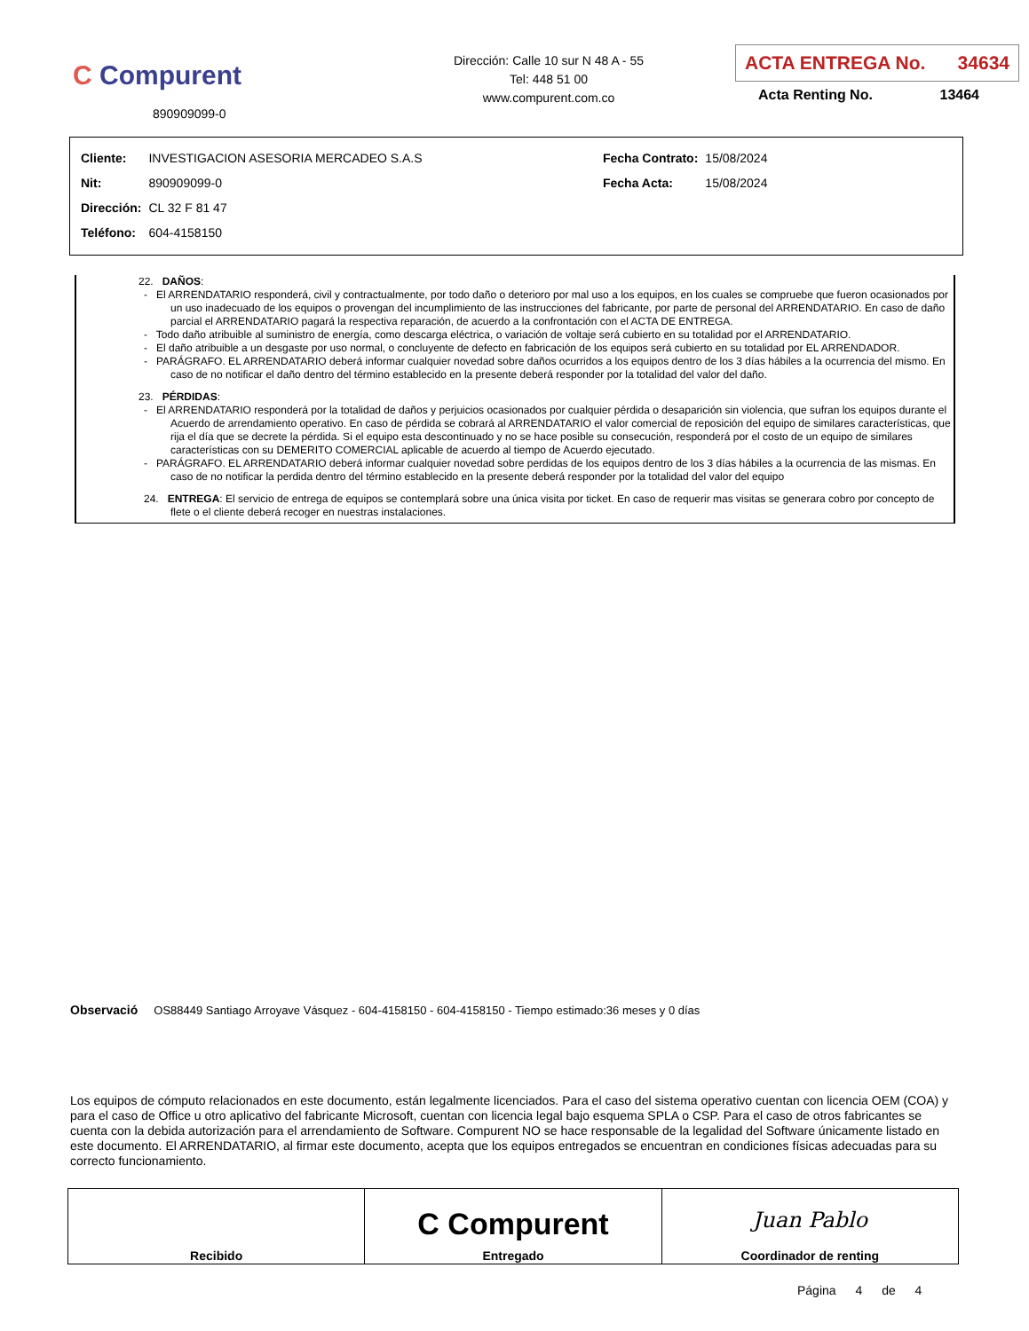C Compurent
890909099-0
Dirección: Calle 10 sur N 48 A - 55
Tel: 448 51 00
www.compurent.com.co
ACTA ENTREGA No. 34634
Acta Renting No. 13464
| Cliente: | INVESTIGACION ASESORIA MERCADEO S.A.S |
| Nit: | 890909099-0 |
| Dirección: | CL 32 F 81 47 |
| Teléfono: | 604-4158150 |
| Fecha Contrato: | 15/08/2024 |
| Fecha Acta: | 15/08/2024 |
22. DAÑOS:
- El ARRENDATARIO responderá, civil y contractualmente, por todo daño o deterioro por mal uso a los equipos, en los cuales se compruebe que fueron ocasionados por un uso inadecuado de los equipos o provengan del incumplimiento de las instrucciones del fabricante, por parte de personal del ARRENDATARIO. En caso de daño parcial el ARRENDATARIO pagará la respectiva reparación, de acuerdo a la confrontación con el ACTA DE ENTREGA.
- Todo daño atribuible al suministro de energía, como descarga eléctrica, o variación de voltaje será cubierto en su totalidad por el ARRENDATARIO.
- El daño atribuible a un desgaste por uso normal, o concluyente de defecto en fabricación de los equipos será cubierto en su totalidad por EL ARRENDADOR.
- PARÁGRAFO. EL ARRENDATARIO deberá informar cualquier novedad sobre daños ocurridos a los equipos dentro de los 3 días hábiles a la ocurrencia del mismo. En caso de no notificar el daño dentro del término establecido en la presente deberá responder por la totalidad del valor del daño.
23. PÉRDIDAS:
- El ARRENDATARIO responderá por la totalidad de daños y perjuicios ocasionados por cualquier pérdida o desaparición sin violencia, que sufran los equipos durante el Acuerdo de arrendamiento operativo. En caso de pérdida se cobrará al ARRENDATARIO el valor comercial de reposición del equipo de similares características, que rija el día que se decrete la pérdida. Si el equipo esta descontinuado y no se hace posible su consecución, responderá por el costo de un equipo de similares características con su DEMERITO COMERCIAL aplicable de acuerdo al tiempo de Acuerdo ejecutado.
- PARÁGRAFO. EL ARRENDATARIO deberá informar cualquier novedad sobre perdidas de los equipos dentro de los 3 días hábiles a la ocurrencia de las mismas. En caso de no notificar la perdida dentro del término establecido en la presente deberá responder por la totalidad del valor del equipo
24. ENTREGA: El servicio de entrega de equipos se contemplará sobre una única visita por ticket. En caso de requerir mas visitas se generara cobro por concepto de flete o el cliente deberá recoger en nuestras instalaciones.
Observació OS88449 Santiago Arroyave Vásquez - 604-4158150 - 604-4158150 - Tiempo estimado:36 meses y 0 días
Los equipos de cómputo relacionados en este documento, están legalmente licenciados. Para el caso del sistema operativo cuentan con licencia OEM (COA) y para el caso de Office u otro aplicativo del fabricante Microsoft, cuentan con licencia legal bajo esquema SPLA o CSP. Para el caso de otros fabricantes se cuenta con la debida autorización para el arrendamiento de Software. Compurent NO se hace responsable de la legalidad del Software únicamente listado en este documento. El ARRENDATARIO, al firmar este documento, acepta que los equipos entregados se encuentran en condiciones físicas adecuadas para su correcto funcionamiento.
| Recibido | C Compurent Entregado | Juan Pablo Coordinador de renting |
Página 4 de 4